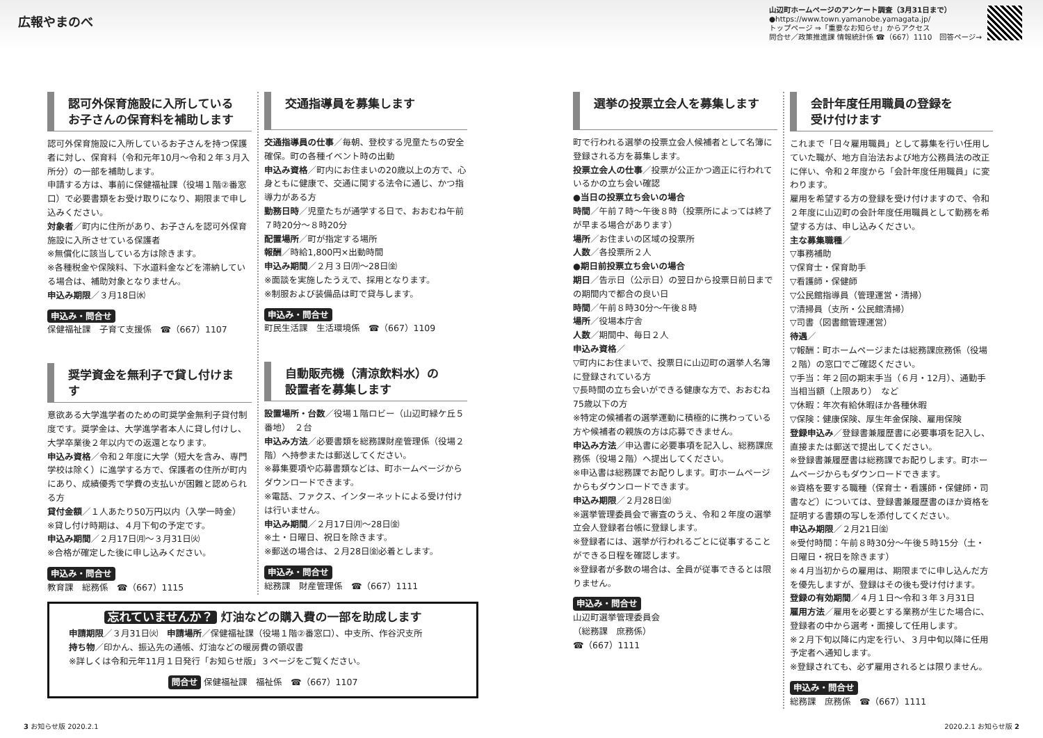広報やまのべ
山辺町ホームページのアンケート調査（3月31日まで）
●https://www.town.yamanobe.yamagata.jp/
トップページ ⇒「重要なお知らせ」からアクセス
問合せ／政策推進課 情報統計係 ☎（667）1110　回答ページ→
認可外保育施設に入所している
お子さんの保育料を補助します
認可外保育施設に入所しているお子さんを持つ保護者に対し、保育料（令和元年10月～令和２年３月入所分）の一部を補助します。
申請する方は、事前に保健福祉課（役場１階②番窓口）で必要書類をお受け取りになり、期限まで申し込みください。
対象者／町内に住所があり、お子さんを認可外保育施設に入所させている保護者
※無償化に該当している方は除きます。
※各種税金や保険料、下水道料金などを滞納している場合は、補助対象となりません。
申込み期限／３月18日㈬
申込み・問合せ
保健福祉課　子育て支援係　☎（667）1107
奨学資金を無利子で貸し付けます
意欲ある大学進学者のための町奨学金無利子貸付制度です。奨学金は、大学進学者本人に貸し付けし、大学卒業後２年以内での返還となります。
申込み資格／令和２年度に大学（短大を含み、専門学校は除く）に進学する方で、保護者の住所が町内にあり、成績優秀で学費の支払いが困難と認められる方
貸付金額／１人あたり50万円以内（入学一時金）
※貸し付け時期は、４月下旬の予定です。
申込み期間／２月17日㈪～３月31日㈫
※合格が確定した後に申し込みください。
申込み・問合せ
教育課　総務係　☎（667）1115
交通指導員を募集します
交通指導員の仕事／毎朝、登校する児童たちの安全確保。町の各種イベント時の出動
申込み資格／町内にお住まいの20歳以上の方で、心身ともに健康で、交通に関する法令に通じ、かつ指導力がある方
勤務日時／児童たちが通学する日で、おおむね午前７時20分～８時20分
配置場所／町が指定する場所
報酬／時給1,800円×出動時間
申込み期間／２月３日㈪～28日㈮
※面談を実施したうえで、採用となります。
※制服および装備品は町で貸与します。
申込み・問合せ
町民生活課　生活環境係　☎（667）1109
自動販売機（清涼飲料水）の
設置者を募集します
設置場所・台数／役場１階ロビー（山辺町緑ケ丘５番地）　２台
申込み方法／必要書類を総務課財産管理係（役場２階）へ持参または郵送してください。
※募集要項や応募書類などは、町ホームページからダウンロードできます。
※電話、ファクス、インターネットによる受け付けは行いません。
申込み期間／２月17日㈪～28日㈮
※土・日曜日、祝日を除きます。
※郵送の場合は、２月28日㈮必着とします。
申込み・問合せ
総務課　財産管理係　☎（667）1111
忘れていませんか？ 灯油などの購入費の一部を助成します
申請期限／３月31日㈫　申請場所／保健福祉課（役場１階②番窓口）、中支所、作谷沢支所
持ち物／印かん、振込先の通帳、灯油などの暖房費の領収書
※詳しくは令和元年11月１日発行「お知らせ版」３ページをご覧ください。
問合せ 保健福祉課　福祉係　☎（667）1107
選挙の投票立会人を募集します
町で行われる選挙の投票立会人候補者として名簿に登録される方を募集します。
投票立会人の仕事／投票が公正かつ適正に行われているかの立ち会い確認
●当日の投票立ち会いの場合
時間／午前７時～午後８時（投票所によっては終了が早まる場合があります）
場所／お住まいの区域の投票所
人数／各投票所２人
●期日前投票立ち会いの場合
期日／告示日（公示日）の翌日から投票日前日までの期間内で都合の良い日
時間／午前８時30分～午後８時
場所／役場本庁舎
人数／期間中、毎日２人
申込み資格／
▽町内にお住まいで、投票日に山辺町の選挙人名簿に登録されている方
▽長時間の立ち会いができる健康な方で、おおむね75歳以下の方
※特定の候補者の選挙運動に積極的に携わっている方や候補者の親族の方は応募できません。
申込み方法／申込書に必要事項を記入し、総務課庶務係（役場２階）へ提出してください。
※申込書は総務課でお配りします。町ホームページからもダウンロードできます。
申込み期限／２月28日㈮
※選挙管理委員会で審査のうえ、令和２年度の選挙立会人登録者台帳に登録します。
※登録者には、選挙が行われるごとに従事することができる日程を確認します。
※登録者が多数の場合は、全員が従事できるとは限りません。
申込み・問合せ
山辺町選挙管理委員会
（総務課　庶務係）
☎（667）1111
会計年度任用職員の登録を
受け付けます
これまで「日々雇用職員」として募集を行い任用していた職が、地方自治法および地方公務員法の改正に伴い、令和２年度から「会計年度任用職員」に変わります。
雇用を希望する方の登録を受け付けますので、令和２年度に山辺町の会計年度任用職員として勤務を希望する方は、申し込みください。
主な募集職種／
▽事務補助
▽保育士・保育助手
▽看護師・保健師
▽公民館指導員（管理運営・清掃）
▽清掃員（支所・公民館清掃）
▽司書（図書館管理運営）
待遇／
▽報酬：町ホームページまたは総務課庶務係（役場２階）の窓口でご確認ください。
▽手当：年２回の期末手当（６月・12月）、通勤手当相当額（上限あり）　など
▽休暇：年次有給休暇ほか各種休暇
▽保険：健康保険、厚生年金保険、雇用保険
登録申込み／登録書兼履歴書に必要事項を記入し、直接または郵送で提出してください。
※登録書兼履歴書は総務課でお配りします。町ホームページからもダウンロードできます。
※資格を要する職種（保育士・看護師・保健師・司書など）については、登録書兼履歴書のほか資格を証明する書類の写しを添付してください。
申込み期限／２月21日㈮
※受付時間：午前８時30分～午後５時15分（土・日曜日・祝日を除きます）
※４月当初からの雇用は、期限までに申し込んだ方を優先しますが、登録はその後も受け付けます。
登録の有効期間／４月１日～令和３年３月31日
雇用方法／雇用を必要とする業務が生じた場合に、登録者の中から選考・面接して任用します。
※２月下旬以降に内定を行い、３月中旬以降に任用予定者へ通知します。
※登録されても、必ず雇用されるとは限りません。
申込み・問合せ
総務課　庶務係　☎（667）1111
3 お知らせ版 2020.2.1 2020.2.1 お知らせ版 2